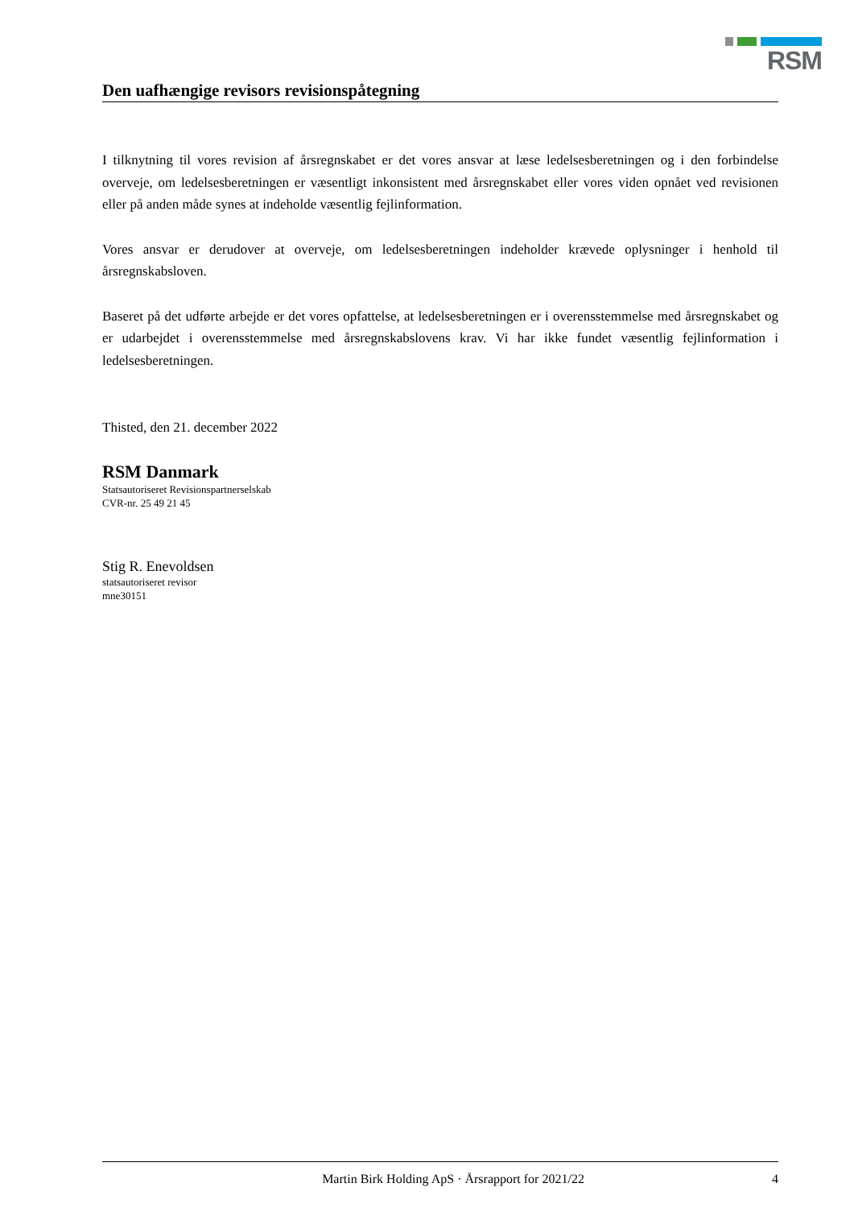RSM
Den uafhængige revisors revisionspåtegning
I tilknytning til vores revision af årsregnskabet er det vores ansvar at læse ledelsesberetningen og i den forbindelse overveje, om ledelsesberetningen er væsentligt inkonsistent med årsregnskabet eller vores viden opnået ved revisionen eller på anden måde synes at indeholde væsentlig fejlinformation.
Vores ansvar er derudover at overveje, om ledelsesberetningen indeholder krævede oplysninger i henhold til årsregnskabsloven.
Baseret på det udførte arbejde er det vores opfattelse, at ledelsesberetningen er i overensstemmelse med årsregnskabet og er udarbejdet i overensstemmelse med årsregnskabslovens krav. Vi har ikke fundet væsentlig fejlinformation i ledelsesberetningen.
Thisted, den 21. december 2022
RSM Danmark
Statsautoriseret Revisionspartnerselskab
CVR-nr. 25 49 21 45
Stig R. Enevoldsen
statsautoriseret revisor
mne30151
Martin Birk Holding ApS · Årsrapport for 2021/22 4